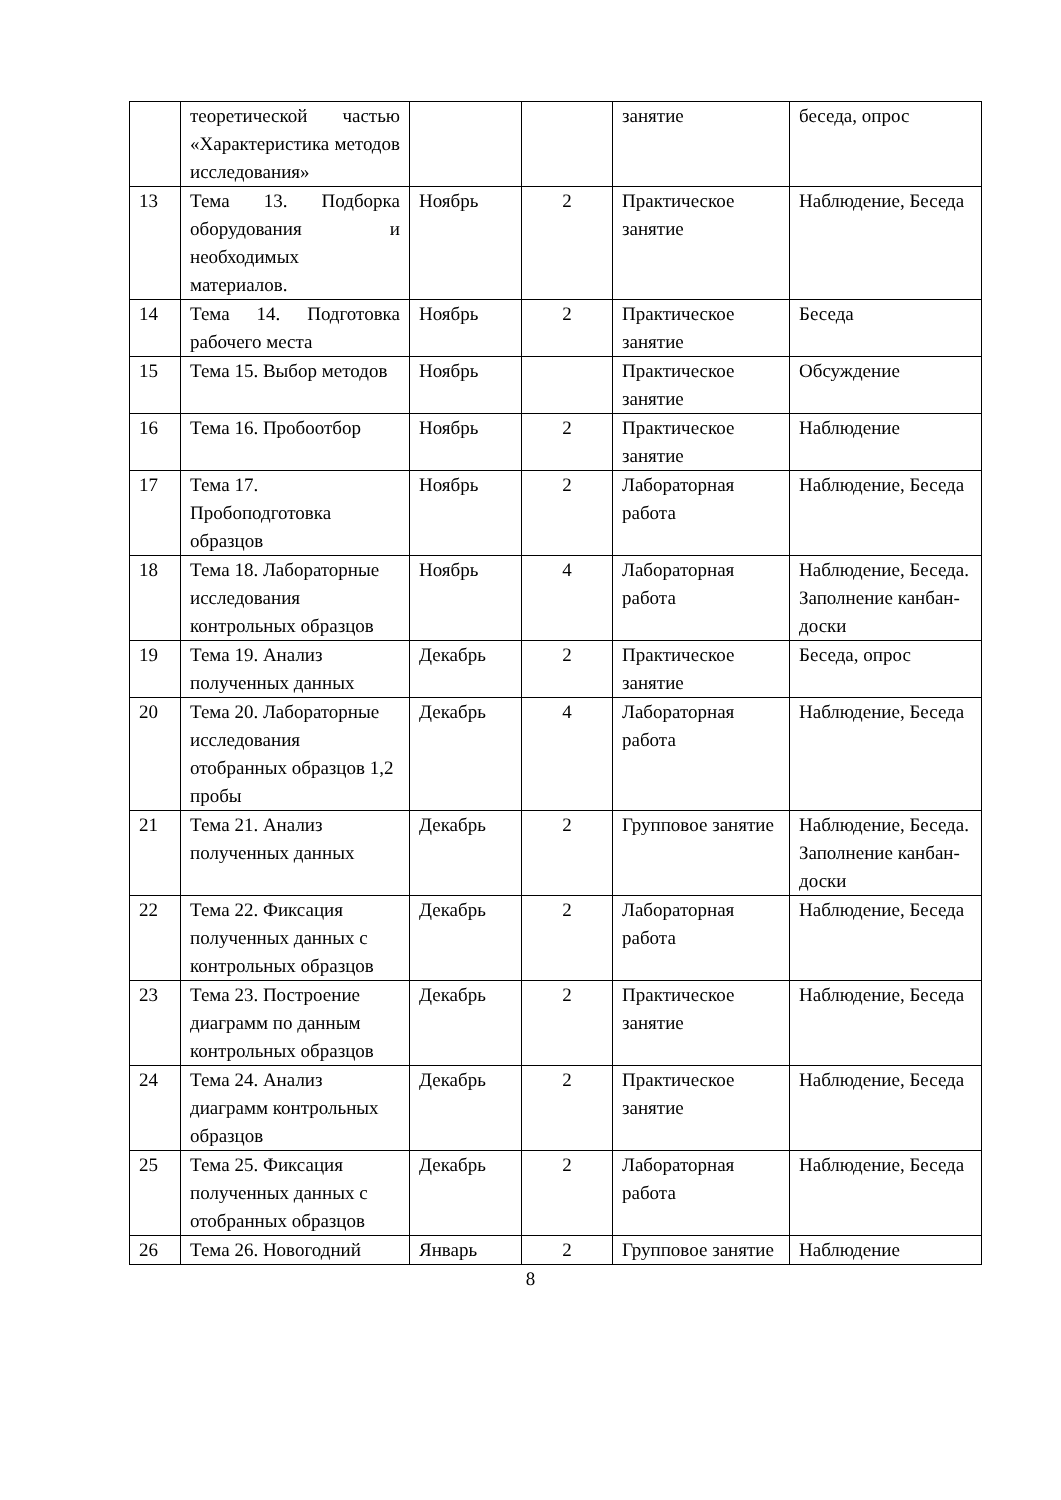| | теоретической частью «Характеристика методов исследования» | | | занятие | беседа, опрос |
| 13 | Тема 13. Подборка оборудования и необходимых материалов. | Ноябрь | 2 | Практическое занятие | Наблюдение, Беседа |
| 14 | Тема 14. Подготовка рабочего места | Ноябрь | 2 | Практическое занятие | Беседа |
| 15 | Тема 15. Выбор методов | Ноябрь | | Практическое занятие | Обсуждение |
| 16 | Тема 16. Пробоотбор | Ноябрь | 2 | Практическое занятие | Наблюдение |
| 17 | Тема 17. Пробоподготовка образцов | Ноябрь | 2 | Лабораторная работа | Наблюдение, Беседа |
| 18 | Тема 18. Лабораторные исследования контрольных образцов | Ноябрь | 4 | Лабораторная работа | Наблюдение, Беседа. Заполнение канбан-доски |
| 19 | Тема 19. Анализ полученных данных | Декабрь | 2 | Практическое занятие | Беседа, опрос |
| 20 | Тема 20. Лабораторные исследования отобранных образцов 1,2 пробы | Декабрь | 4 | Лабораторная работа | Наблюдение, Беседа |
| 21 | Тема 21. Анализ полученных данных | Декабрь | 2 | Групповое занятие | Наблюдение, Беседа. Заполнение канбан-доски |
| 22 | Тема 22. Фиксация полученных данных с контрольных образцов | Декабрь | 2 | Лабораторная работа | Наблюдение, Беседа |
| 23 | Тема 23. Построение диаграмм по данным контрольных образцов | Декабрь | 2 | Практическое занятие | Наблюдение, Беседа |
| 24 | Тема 24. Анализ диаграмм контрольных образцов | Декабрь | 2 | Практическое занятие | Наблюдение, Беседа |
| 25 | Тема 25. Фиксация полученных данных с отобранных образцов | Декабрь | 2 | Лабораторная работа | Наблюдение, Беседа |
| 26 | Тема 26. Новогодний | Январь | 2 | Групповое занятие | Наблюдение |
8